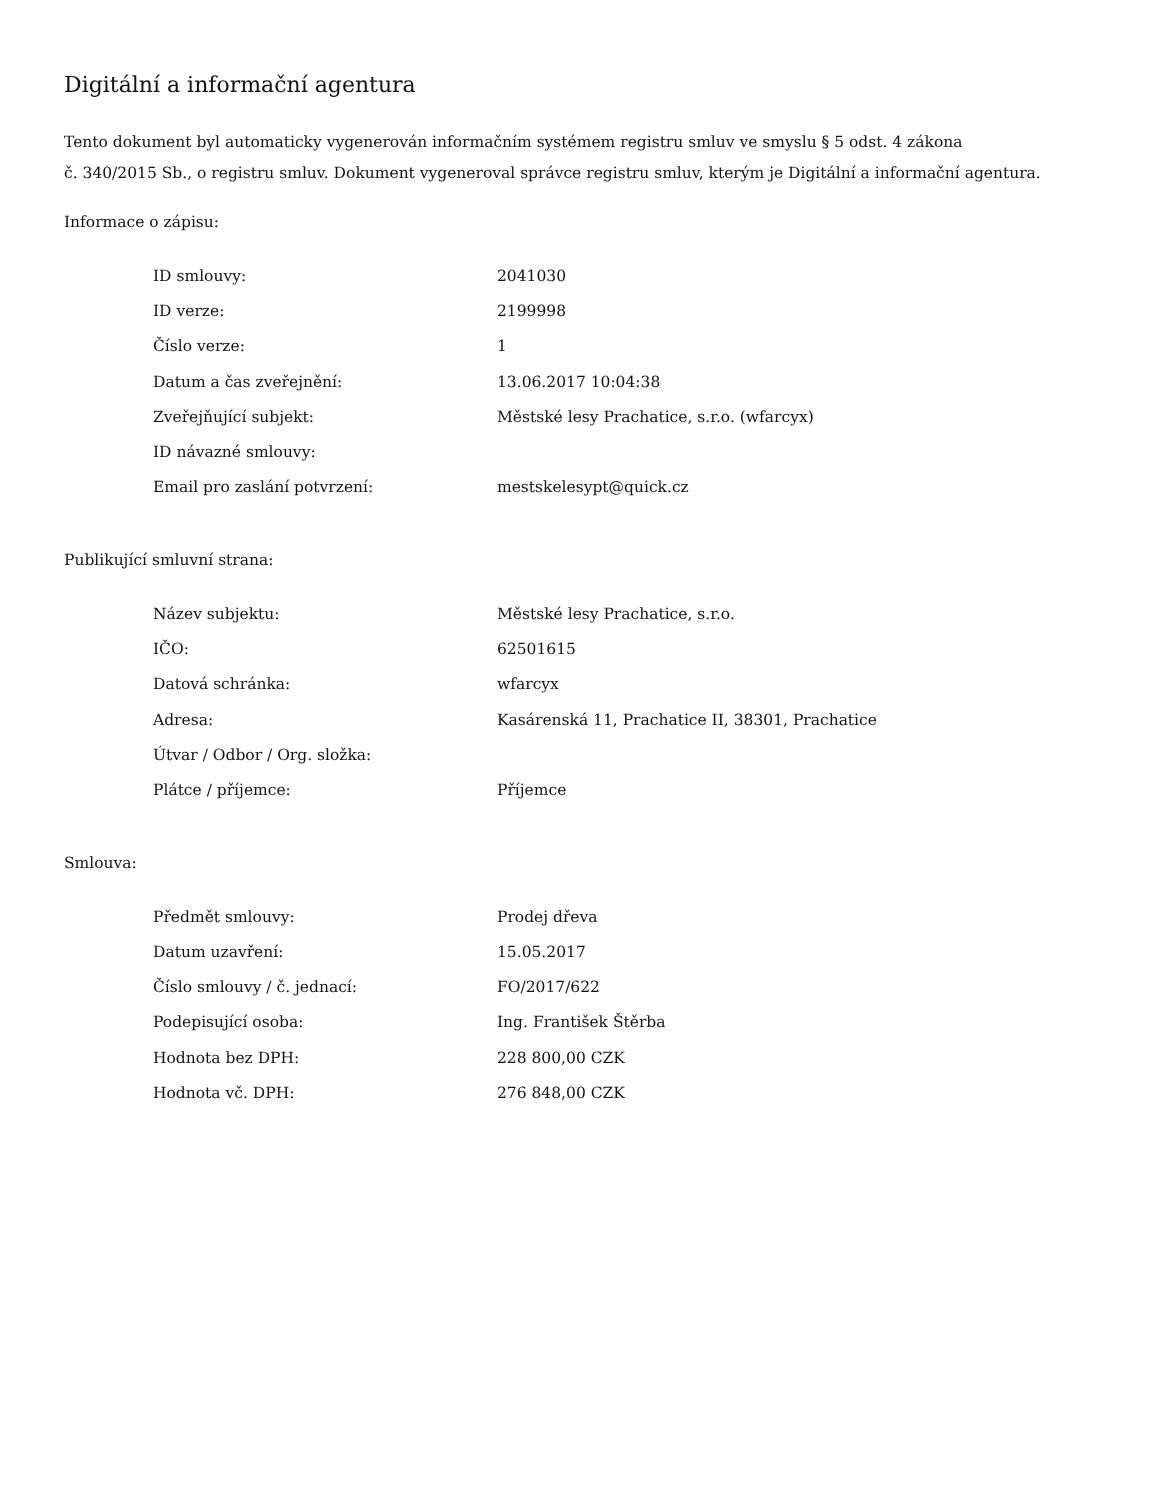Digitální a informační agentura
Tento dokument byl automaticky vygenerován informačním systémem registru smluv ve smyslu § 5 odst. 4 zákona
č. 340/2015 Sb., o registru smluv. Dokument vygeneroval správce registru smluv, kterým je Digitální a informační agentura.
Informace o zápisu:
| ID smlouvy: | 2041030 |
| ID verze: | 2199998 |
| Číslo verze: | 1 |
| Datum a čas zveřejnění: | 13.06.2017 10:04:38 |
| Zveřejňující subjekt: | Městské lesy Prachatice, s.r.o. (wfarcyx) |
| ID návazné smlouvy: | |
| Email pro zaslání potvrzení: | mestskelesypt@quick.cz |
Publikující smluvní strana:
| Název subjektu: | Městské lesy Prachatice, s.r.o. |
| IČO: | 62501615 |
| Datová schránka: | wfarcyx |
| Adresa: | Kasárenská 11, Prachatice II, 38301, Prachatice |
| Útvar / Odbor / Org. složka: | |
| Plátce / příjemce: | Příjemce |
Smlouva:
| Předmět smlouvy: | Prodej dřeva |
| Datum uzavření: | 15.05.2017 |
| Číslo smlouvy / č. jednací: | FO/2017/622 |
| Podepisující osoba: | Ing. František Štěrba |
| Hodnota bez DPH: | 228 800,00 CZK |
| Hodnota vč. DPH: | 276 848,00 CZK |